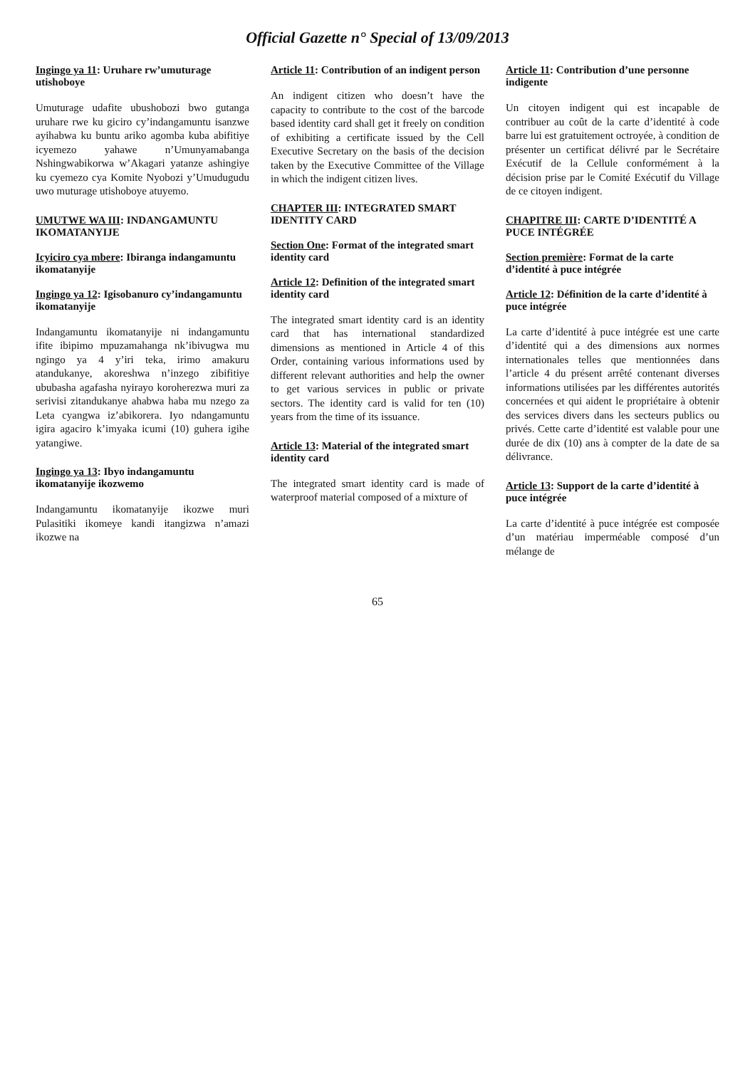Official Gazette n° Special of 13/09/2013
Ingingo ya 11: Uruhare rw’umuturage utishoboye
Umuturage udafite ubushobozi bwo gutanga uruhare rwe ku giciro cy’indangamuntu isanzwe ayihabwa ku buntu ariko agomba kuba abifitiye icyemezo yahawe n’Umunyamabanga Nshingwabikorwa w’Akagari yatanze ashingiye ku cyemezo cya Komite Nyobozi y’Umudugudu uwo muturage utishoboye atuyemo.
UMUTWE WA III: INDANGAMUNTU IKOMATANYIJE
Icyiciro cya mbere: Ibiranga indangamuntu ikomatanyije
Ingingo ya 12: Igisobanuro cy’indangamuntu ikomatanyije
Indangamuntu ikomatanyije ni indangamuntu ifite ibipimo mpuzamahanga nk’ibivugwa mu ngingo ya 4 y’iri teka, irimo amakuru atandukanye, akoreshwa n’inzego zibifitiye ububasha agafasha nyirayo koroherezwa muri za serivisi zitandukanye ahabwa haba mu nzego za Leta cyangwa iz’abikorera. Iyo ndangamuntu igira agaciro k’imyaka icumi (10) guhera igihe yatangiwe.
Ingingo ya 13: Ibyo indangamuntu ikomatanyije ikozwemo
Indangamuntu ikomatanyije ikozwe muri Pulasitiki ikomeye kandi itangizwa n’amazi ikozwe na
Article 11: Contribution of an indigent person
An indigent citizen who doesn’t have the capacity to contribute to the cost of the barcode based identity card shall get it freely on condition of exhibiting a certificate issued by the Cell Executive Secretary on the basis of the decision taken by the Executive Committee of the Village in which the indigent citizen lives.
CHAPTER III: INTEGRATED SMART IDENTITY CARD
Section One: Format of the integrated smart identity card
Article 12: Definition of the integrated smart identity card
The integrated smart identity card is an identity card that has international standardized dimensions as mentioned in Article 4 of this Order, containing various informations used by different relevant authorities and help the owner to get various services in public or private sectors. The identity card is valid for ten (10) years from the time of its issuance.
Article 13: Material of the integrated smart identity card
The integrated smart identity card is made of waterproof material composed of a mixture of
Article 11: Contribution d’une personne indigente
Un citoyen indigent qui est incapable de contribuer au coût de la carte d’identité à code barre lui est gratuitement octroyée, à condition de présenter un certificat délivré par le Secrétaire Exécutif de la Cellule conformément à la décision prise par le Comité Exécutif du Village de ce citoyen indigent.
CHAPITRE III: CARTE D’IDENTITÉ A PUCE INTÉGRÉE
Section première: Format de la carte d’identité à puce intégrée
Article 12: Définition de la carte d’identité à puce intégrée
La carte d’identité à puce intégrée est une carte d’identité qui a des dimensions aux normes internationales telles que mentionnées dans l’article 4 du présent arrêté contenant diverses informations utilisées par les différentes autorités concernées et qui aident le propriétaire à obtenir des services divers dans les secteurs publics ou privés. Cette carte d’identité est valable pour une durée de dix (10) ans à compter de la date de sa délivrance.
Article 13: Support de la carte d’identité à puce intégrée
La carte d’identité à puce intégrée est composée d’un matériau imperméable composé d’un mélange de
65